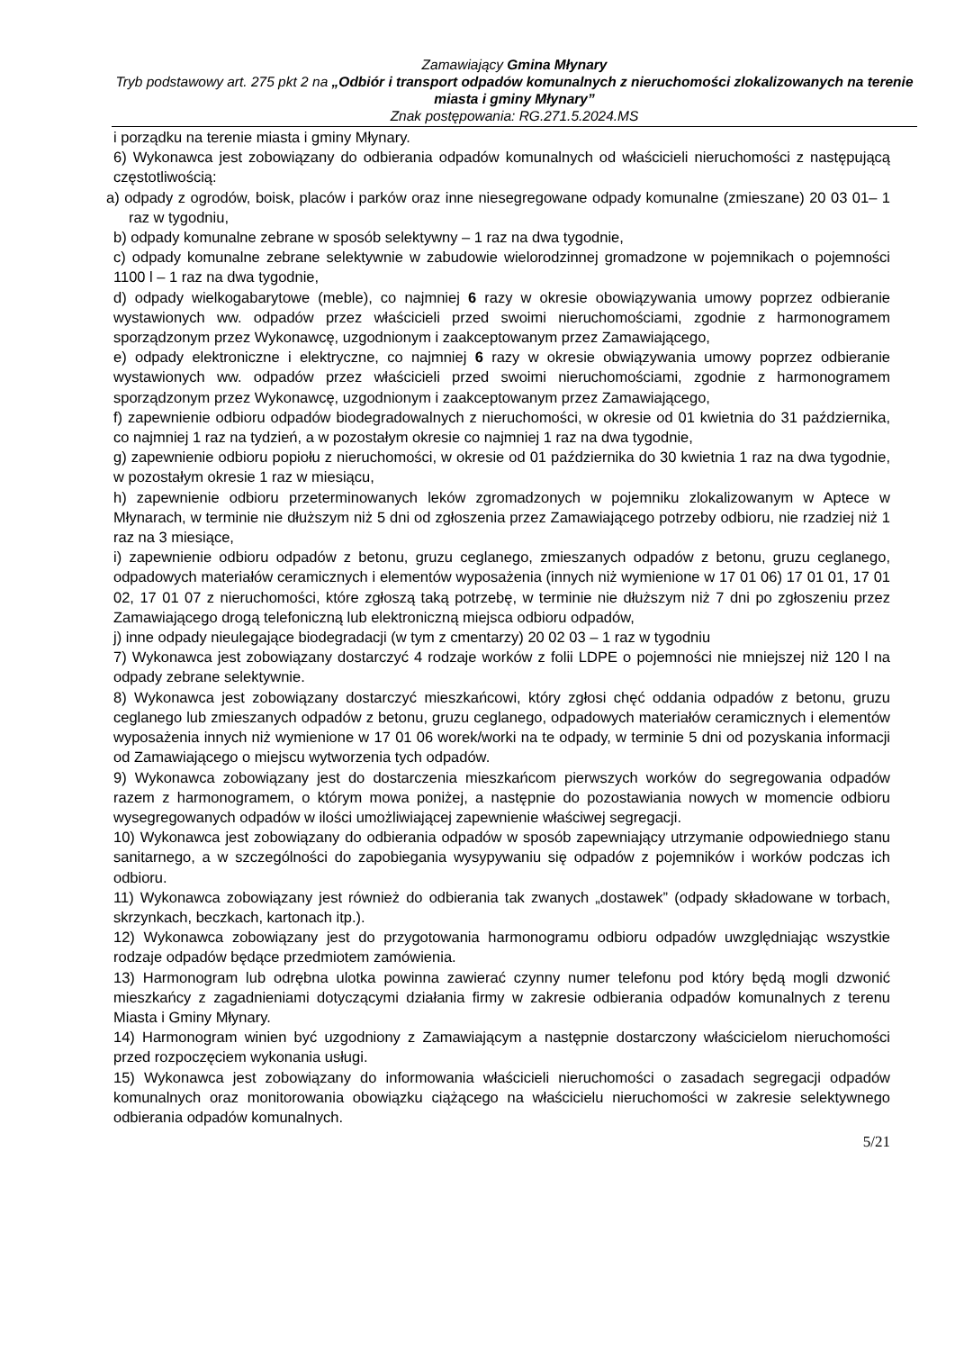Zamawiający Gmina Młynary
Tryb podstawowy art. 275 pkt 2 na „Odbiór i transport odpadów komunalnych z nieruchomości zlokalizowanych na terenie miasta i gminy Młynary”
Znak postępowania: RG.271.5.2024.MS
i porządku na terenie miasta i gminy Młynary.
6) Wykonawca jest zobowiązany do odbierania odpadów komunalnych od właścicieli nieruchomości z następującą częstotliwością:
a) odpady z ogrodów, boisk, placów i parków oraz inne niesegregowane odpady komunalne (zmieszane) 20 03 01– 1 raz w tygodniu,
b) odpady komunalne zebrane w sposób selektywny – 1 raz na dwa tygodnie,
c) odpady komunalne zebrane selektywnie w zabudowie wielorodzinnej gromadzone w pojemnikach o pojemności 1100 l – 1 raz na dwa tygodnie,
d) odpady wielkogabarytowe (meble), co najmniej 6 razy w okresie obowiązywania umowy poprzez odbieranie wystawionych ww. odpadów przez właścicieli przed swoimi nieruchomościami, zgodnie z harmonogramem sporządzonym przez Wykonawcę, uzgodnionym i zaakceptowanym przez Zamawiającego,
e) odpady elektroniczne i elektryczne, co najmniej 6 razy w okresie obwiązywania umowy poprzez odbieranie wystawionych ww. odpadów przez właścicieli przed swoimi nieruchomościami, zgodnie z harmonogramem sporządzonym przez Wykonawcę, uzgodnionym i zaakceptowanym przez Zamawiającego,
f) zapewnienie odbioru odpadów biodegradowalnych z nieruchomości, w okresie od 01 kwietnia do 31 października, co najmniej 1 raz na tydzień, a w pozostałym okresie co najmniej 1 raz na dwa tygodnie,
g) zapewnienie odbioru popiołu z nieruchomości, w okresie od 01 października do 30 kwietnia 1 raz na dwa tygodnie, w pozostałym okresie 1 raz w miesiącu,
h) zapewnienie odbioru przeterminowanych leków zgromadzonych w pojemniku zlokalizowanym w Aptece w Młynarach, w terminie nie dłuższym niż 5 dni od zgłoszenia przez Zamawiającego potrzeby odbioru, nie rzadziej niż 1 raz na 3 miesiące,
i) zapewnienie odbioru odpadów z betonu, gruzu ceglanego, zmieszanych odpadów z betonu, gruzu ceglanego, odpadowych materiałów ceramicznych i elementów wyposażenia (innych niż wymienione w 17 01 06) 17 01 01, 17 01 02, 17 01 07 z nieruchomości, które zgłoszą taką potrzebę, w terminie nie dłuższym niż 7 dni po zgłoszeniu przez Zamawiającego drogą telefoniczną lub elektroniczną miejsca odbioru odpadów,
j) inne odpady nieulegające biodegradacji (w tym z cmentarzy) 20 02 03 – 1 raz w tygodniu
7) Wykonawca jest zobowiązany dostarczyć 4 rodzaje worków z folii LDPE o pojemności nie mniejszej niż 120 l na odpady zebrane selektywnie.
8) Wykonawca jest zobowiązany dostarczyć mieszkańcowi, który zgłosi chęć oddania odpadów z betonu, gruzu ceglanego lub zmieszanych odpadów z betonu, gruzu ceglanego, odpadowych materiałów ceramicznych i elementów wyposażenia innych niż wymienione w 17 01 06 worek/worki na te odpady, w terminie 5 dni od pozyskania informacji od Zamawiającego o miejscu wytworzenia tych odpadów.
9) Wykonawca zobowiązany jest do dostarczenia mieszkańcom pierwszych worków do segregowania odpadów razem z harmonogramem, o którym mowa poniżej, a następnie do pozostawiania nowych w momencie odbioru wysegregowanych odpadów w ilości umożliwiającej zapewnienie właściwej segregacji.
10) Wykonawca jest zobowiązany do odbierania odpadów w sposób zapewniający utrzymanie odpowiedniego stanu sanitarnego, a w szczególności do zapobiegania wysypywaniu się odpadów z pojemników i worków podczas ich odbioru.
11) Wykonawca zobowiązany jest również do odbierania tak zwanych „dostawek” (odpady składowane w torbach, skrzynkach, beczkach, kartonach itp.).
12) Wykonawca zobowiązany jest do przygotowania harmonogramu odbioru odpadów uwzględniając wszystkie rodzaje odpadów będące przedmiotem zamówienia.
13) Harmonogram lub odrębna ulotka powinna zawierać czynny numer telefonu pod który będą mogli dzwonić mieszkańcy z zagadnieniami dotyczącymi działania firmy w zakresie odbierania odpadów komunalnych z terenu Miasta i Gminy Młynary.
14) Harmonogram winien być uzgodniony z Zamawiającym a następnie dostarczony właścicielom nieruchomości przed rozpoczęciem wykonania usługi.
15) Wykonawca jest zobowiązany do informowania właścicieli nieruchomości o zasadach segregacji odpadów komunalnych oraz monitorowania obowiązku ciążącego na właścicielu nieruchomości w zakresie selektywnego odbierania odpadów komunalnych.
5/21